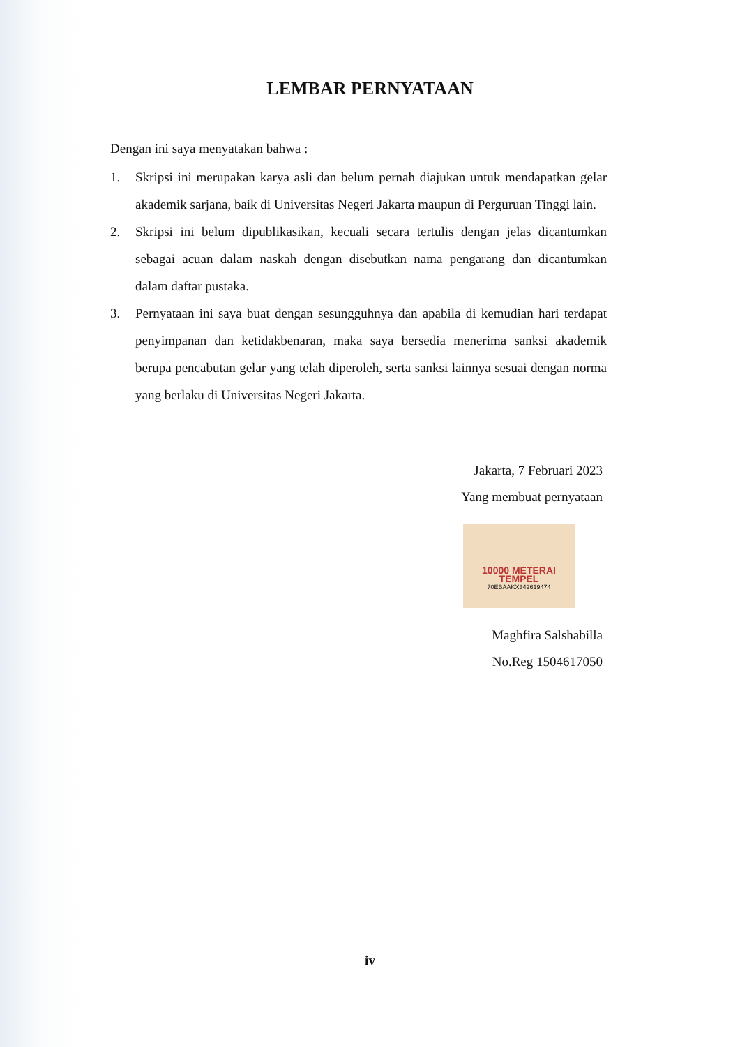LEMBAR PERNYATAAN
Dengan ini saya menyatakan bahwa :
1. Skripsi ini merupakan karya asli dan belum pernah diajukan untuk mendapatkan gelar akademik sarjana, baik di Universitas Negeri Jakarta maupun di Perguruan Tinggi lain.
2. Skripsi ini belum dipublikasikan, kecuali secara tertulis dengan jelas dicantumkan sebagai acuan dalam naskah dengan disebutkan nama pengarang dan dicantumkan dalam daftar pustaka.
3. Pernyataan ini saya buat dengan sesungguhnya dan apabila di kemudian hari terdapat penyimpanan dan ketidakbenaran, maka saya bersedia menerima sanksi akademik berupa pencabutan gelar yang telah diperoleh, serta sanksi lainnya sesuai dengan norma yang berlaku di Universitas Negeri Jakarta.
Jakarta, 7 Februari 2023
Yang membuat pernyataan
10000 METERAI TEMPEL 70EBAAKX342619474
Maghfira Salshabilla
No.Reg 1504617050
iv